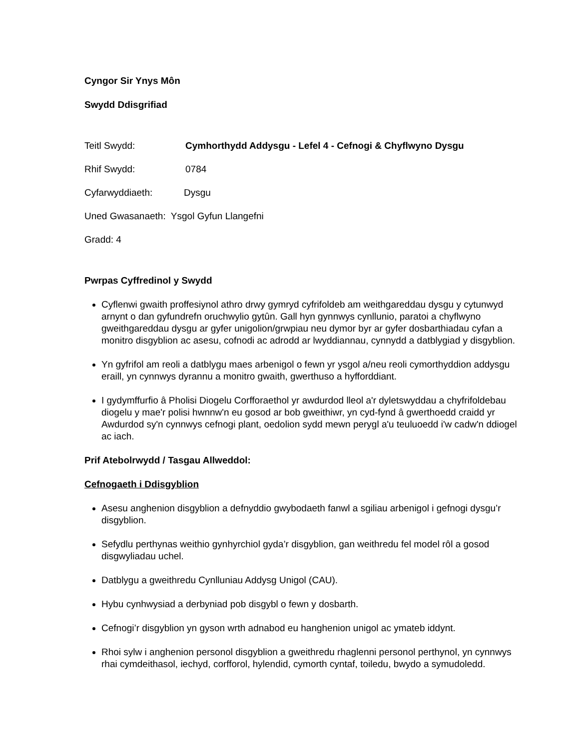Cyngor Sir Ynys Môn
Swydd Ddisgrifiad
Teitl Swydd: Cymhorthydd Addysgu - Lefel 4 - Cefnogi & Chyflwyno Dysgu
Rhif Swydd: 0784
Cyfarwyddiaeth: Dysgu
Uned Gwasanaeth: Ysgol Gyfun Llangefni
Gradd: 4
Pwrpas Cyffredinol y Swydd
Cyflenwi gwaith proffesiynol athro drwy gymryd cyfrifoldeb am weithgareddau dysgu y cytunwyd arnynt o dan gyfundrefn oruchwylio gytûn. Gall hyn gynnwys cynllunio, paratoi a chyflwyno gweithgareddau dysgu ar gyfer unigolion/grwpiau neu dymor byr ar gyfer dosbarthiadau cyfan a monitro disgyblion ac asesu, cofnodi ac adrodd ar lwyddiannau, cynnydd a datblygiad y disgyblion.
Yn gyfrifol am reoli a datblygu maes arbenigol o fewn yr ysgol a/neu reoli cymorthyddion addysgu eraill, yn cynnwys dyrannu a monitro gwaith, gwerthuso a hyfforddiant.
I gydymffurfio â Pholisi Diogelu Corfforaethol yr awdurdod lleol a'r dyletswyddau a chyfrifoldebau diogelu y mae'r polisi hwnnw'n eu gosod ar bob gweithiwr, yn cyd-fynd â gwerthoedd craidd yr Awdurdod sy'n cynnwys cefnogi plant, oedolion sydd mewn perygl a'u teuluoedd i'w cadw'n ddiogel ac iach.
Prif Atebolrwydd / Tasgau Allweddol:
Cefnogaeth i Ddisgyblion
Asesu anghenion disgyblion a defnyddio gwybodaeth fanwl a sgiliau arbenigol i gefnogi dysgu’r disgyblion.
Sefydlu perthynas weithio gynhyrchiol gyda’r disgyblion, gan weithredu fel model rôl a gosod disgwyliadau uchel.
Datblygu a gweithredu Cynlluniau Addysg Unigol (CAU).
Hybu cynhwysiad a derbyniad pob disgybl o fewn y dosbarth.
Cefnogi’r disgyblion yn gyson wrth adnabod eu hanghenion unigol ac ymateb iddynt.
Rhoi sylw i anghenion personol disgyblion a gweithredu rhaglenni personol perthynol, yn cynnwys rhai cymdeithasol, iechyd, corfforol, hylendid, cymorth cyntaf, toiledu, bwydo a symudoledd.